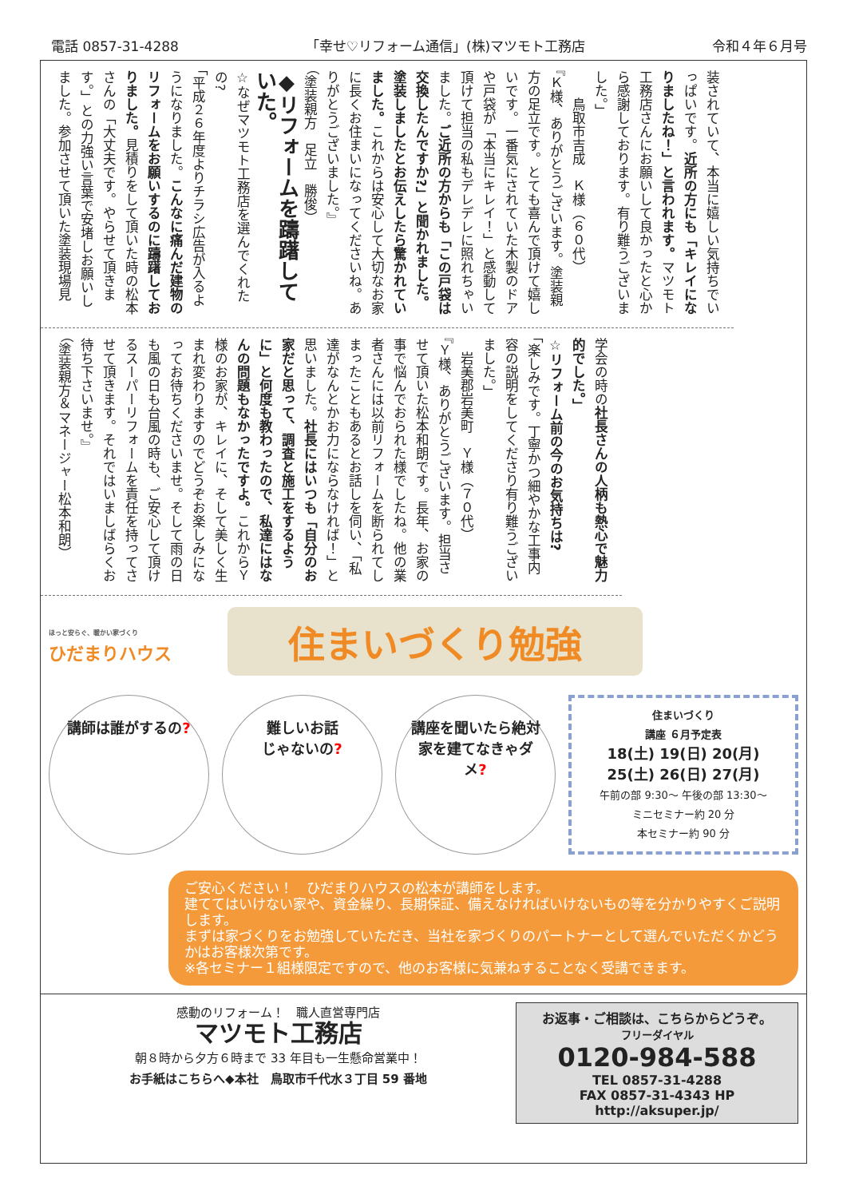電話 0857-31-4288 「幸せ♡リフォーム通信」(株)マツモト工務店 令和４年６月号
装されていて、本当に嬉しい気持ちでいっぱいです。近所の方にも「キレイになりましたね！」と言われます。マツモト工務店さんにお願いして良かったと心から感謝しております。有り難うございました。」
　　鳥取市吉成　Ｋ様（６０代）
『Ｋ様、ありがとうございます。塗装親方の足立です。とても喜んで頂けて嬉しいです。一番気にされていた木製のドアや戸袋が「本当にキレイ！」と感動して頂けて担当の私もデレデレに照れちゃいました。ご近所の方からも「この戸袋は交換したんですか?」と聞かれました。塗装しましたとお伝えしたら驚かれていました。これからは安心して大切なお家に長くお住まいになってくださいね。ありがとうございました。』
（塗装親方　足立　勝俊）
◆リフォームを躊躇していた。
☆なぜマツモト工務店を選んでくれたの?
「平成２６年度よりチラシ広告が入るようになりました。こんなに痛んだ建物のリフォームをお願いするのに躊躇しておりました。見積りをして頂いた時の松本さんの「大丈夫です。やらせて頂きます。」との力強い言葉で安堵しお願いしました。参加させて頂いた塗装現場見
学会の時の社長さんの人柄も熱心で魅力的でした。」
☆リフォーム前の今のお気持ちは?
「楽しみです。丁寧かつ細やかな工事内容の説明をしてくださり有り難うございました。」
　岩美郡岩美町　Ｙ様（７０代）
『Ｙ様、ありがとうございます。担当させて頂いた松本和朗です。長年、お家の事で悩んでおられた様でしたね。他の業者さんには以前リフォームを断られてしまったこともあるとお話しを伺い、「私達がなんとかお力にならなければ！」と思いました。社長にはいつも「自分のお家だと思って、調査と施工をするように」と何度も教わったので、私達にはなんの問題もなかったですよ。これからＹ様のお家が、キレイに、そして美しく生まれ変わりますのでどうぞお楽しみになってお待ちくださいませ。そして雨の日も風の日も台風の時も、ご安心して頂けるスーパーリフォームを責任を持ってさせて頂きます。それではいましばらくお待ち下さいませ。』
（塗装親方＆マネージャー松本和朗）
ほっと安らぐ、暖かい家づくり
ひだまりハウス
住まいづくり勉強
講師は誰がするの? 難しいお話
じゃないの?
講座を聞いたら絶対
家を建てなきゃダメ?
住まいづくり
講座 ６月予定表
18(土) 19(日) 20(月)
25(土) 26(日) 27(月)
午前の部 9:30～ 午後の部 13:30～
ミニセミナー約 20 分
本セミナー約 90 分
ご安心ください！　ひだまりハウスの松本が講師をします。
建ててはいけない家や、資金繰り、長期保証、備えなければいけないもの等を分かりやすくご説明します。
まずは家づくりをお勉強していただき、当社を家づくりのパートナーとして選んでいただくかどうかはお客様次第です。
※各セミナー１組様限定ですので、他のお客様に気兼ねすることなく受講できます。
感動のリフォーム！　職人直営専門店
マツモト工務店
朝８時から夕方６時まで 33 年目も一生懸命営業中！
お手紙はこちらへ◆本社　鳥取市千代水３丁目 59 番地
お返事・ご相談は、こちらからどうぞ。
フリーダイヤル
0120-984-588
TEL 0857-31-4288
FAX 0857-31-4343 HP http://aksuper.jp/